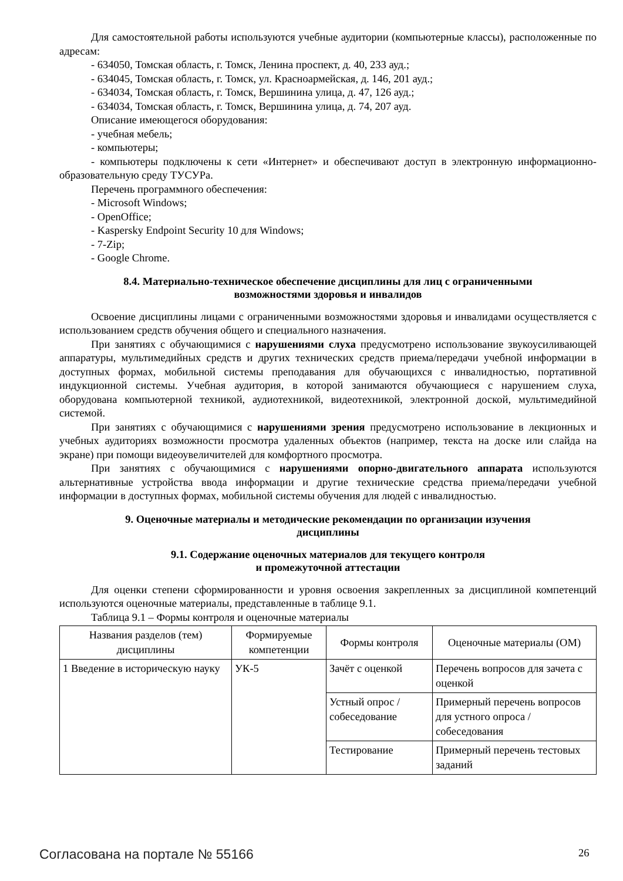Для самостоятельной работы используются учебные аудитории (компьютерные классы), расположенные по адресам:
- 634050, Томская область, г. Томск, Ленина проспект, д. 40, 233 ауд.;
- 634045, Томская область, г. Томск, ул. Красноармейская, д. 146, 201 ауд.;
- 634034, Томская область, г. Томск, Вершинина улица, д. 47, 126 ауд.;
- 634034, Томская область, г. Томск, Вершинина улица, д. 74, 207 ауд.
Описание имеющегося оборудования:
- учебная мебель;
- компьютеры;
- компьютеры подключены к сети «Интернет» и обеспечивают доступ в электронную информационно-образовательную среду ТУСУРа.
Перечень программного обеспечения:
- Microsoft Windows;
- OpenOffice;
- Kaspersky Endpoint Security 10 для Windows;
- 7-Zip;
- Google Chrome.
8.4. Материально-техническое обеспечение дисциплины для лиц с ограниченными
возможностями здоровья и инвалидов
Освоение дисциплины лицами с ограниченными возможностями здоровья и инвалидами осуществляется с использованием средств обучения общего и специального назначения.
При занятиях с обучающимися с нарушениями слуха предусмотрено использование звукоусиливающей аппаратуры, мультимедийных средств и других технических средств приема/передачи учебной информации в доступных формах, мобильной системы преподавания для обучающихся с инвалидностью, портативной индукционной системы. Учебная аудитория, в которой занимаются обучающиеся с нарушением слуха, оборудована компьютерной техникой, аудиотехникой, видеотехникой, электронной доской, мультимедийной системой.
При занятиях с обучающимися с нарушениями зрения предусмотрено использование в лекционных и учебных аудиториях возможности просмотра удаленных объектов (например, текста на доске или слайда на экране) при помощи видеоувеличителей для комфортного просмотра.
При занятиях с обучающимися с нарушениями опорно-двигательного аппарата используются альтернативные устройства ввода информации и другие технические средства приема/передачи учебной информации в доступных формах, мобильной системы обучения для людей с инвалидностью.
9. Оценочные материалы и методические рекомендации по организации изучения
дисциплины
9.1. Содержание оценочных материалов для текущего контроля
и промежуточной аттестации
Для оценки степени сформированности и уровня освоения закрепленных за дисциплиной компетенций используются оценочные материалы, представленные в таблице 9.1.
Таблица 9.1 – Формы контроля и оценочные материалы
| Названия разделов (тем) дисциплины | Формируемые компетенции | Формы контроля | Оценочные материалы (ОМ) |
| --- | --- | --- | --- |
| 1 Введение в историческую науку | УК-5 | Зачёт с оценкой | Перечень вопросов для зачета с оценкой |
| | | Устный опрос / собеседование | Примерный перечень вопросов для устного опроса / собеседования |
| | | Тестирование | Примерный перечень тестовых заданий |
Согласована на портале № 55166 26